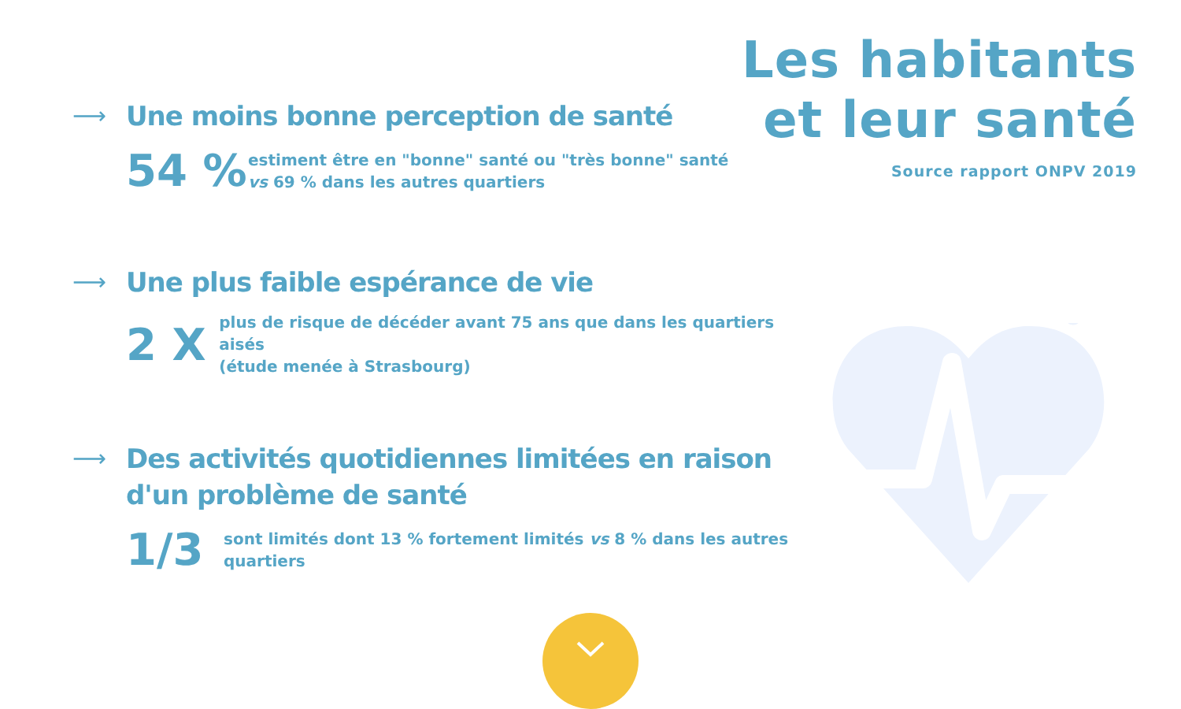Les habitants
et leur santé
Source rapport ONPV 2019
⟶ Une moins bonne perception de santé
54 % estiment être en "bonne" santé ou "très bonne" santé
vs 69 % dans les autres quartiers
⟶ Une plus faible espérance de vie
2 X plus de risque de décéder avant 75 ans que dans les quartiers aisés
(étude menée à Strasbourg)
⟶ Des activités quotidiennes limitées en raison
d'un problème de santé
1/3 sont limités dont 13 % fortement limités vs 8 % dans les autres
quartiers